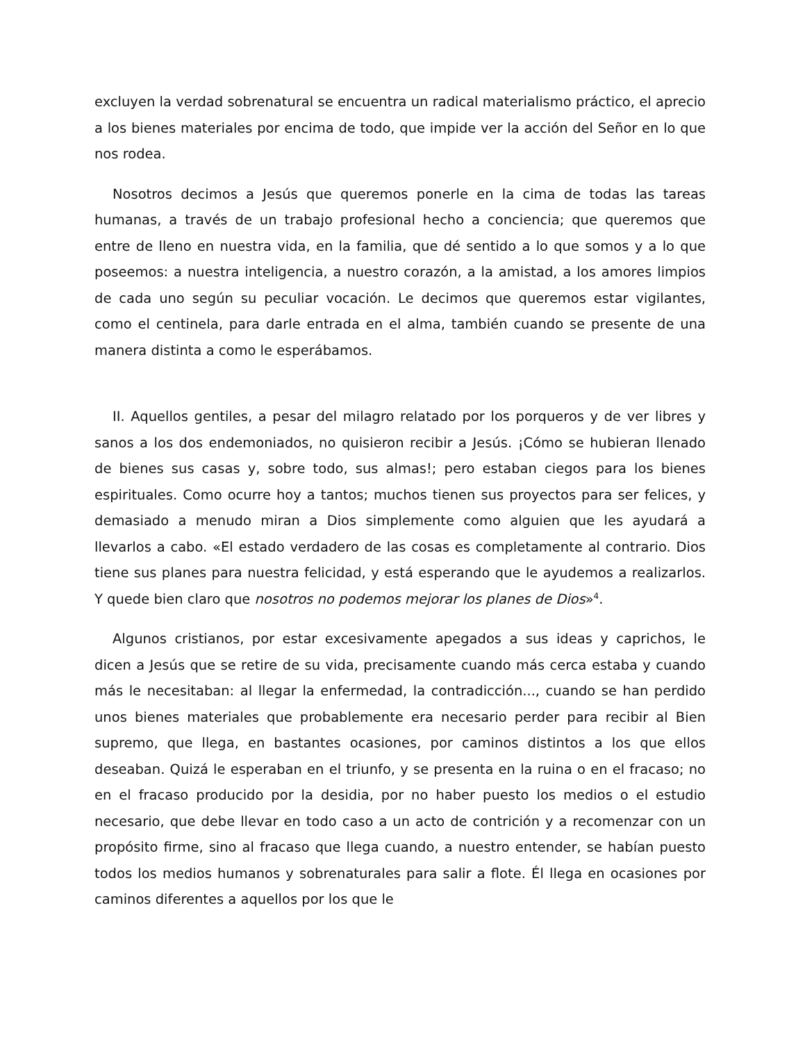excluyen la verdad sobrenatural se encuentra un radical materialismo práctico, el aprecio a los bienes materiales por encima de todo, que impide ver la acción del Señor en lo que nos rodea.
Nosotros decimos a Jesús que queremos ponerle en la cima de todas las tareas humanas, a través de un trabajo profesional hecho a conciencia; que queremos que entre de lleno en nuestra vida, en la familia, que dé sentido a lo que somos y a lo que poseemos: a nuestra inteligencia, a nuestro corazón, a la amistad, a los amores limpios de cada uno según su peculiar vocación. Le decimos que queremos estar vigilantes, como el centinela, para darle entrada en el alma, también cuando se presente de una manera distinta a como le esperábamos.
II. Aquellos gentiles, a pesar del milagro relatado por los porqueros y de ver libres y sanos a los dos endemoniados, no quisieron recibir a Jesús. ¡Cómo se hubieran llenado de bienes sus casas y, sobre todo, sus almas!; pero estaban ciegos para los bienes espirituales. Como ocurre hoy a tantos; muchos tienen sus proyectos para ser felices, y demasiado a menudo miran a Dios simplemente como alguien que les ayudará a llevarlos a cabo. «El estado verdadero de las cosas es completamente al contrario. Dios tiene sus planes para nuestra felicidad, y está esperando que le ayudemos a realizarlos. Y quede bien claro que nosotros no podemos mejorar los planes de Dios»<sup>4</sup>.
Algunos cristianos, por estar excesivamente apegados a sus ideas y caprichos, le dicen a Jesús que se retire de su vida, precisamente cuando más cerca estaba y cuando más le necesitaban: al llegar la enfermedad, la contradicción..., cuando se han perdido unos bienes materiales que probablemente era necesario perder para recibir al Bien supremo, que llega, en bastantes ocasiones, por caminos distintos a los que ellos deseaban. Quizá le esperaban en el triunfo, y se presenta en la ruina o en el fracaso; no en el fracaso producido por la desidia, por no haber puesto los medios o el estudio necesario, que debe llevar en todo caso a un acto de contrición y a recomenzar con un propósito firme, sino al fracaso que llega cuando, a nuestro entender, se habían puesto todos los medios humanos y sobrenaturales para salir a flote. Él llega en ocasiones por caminos diferentes a aquellos por los que le